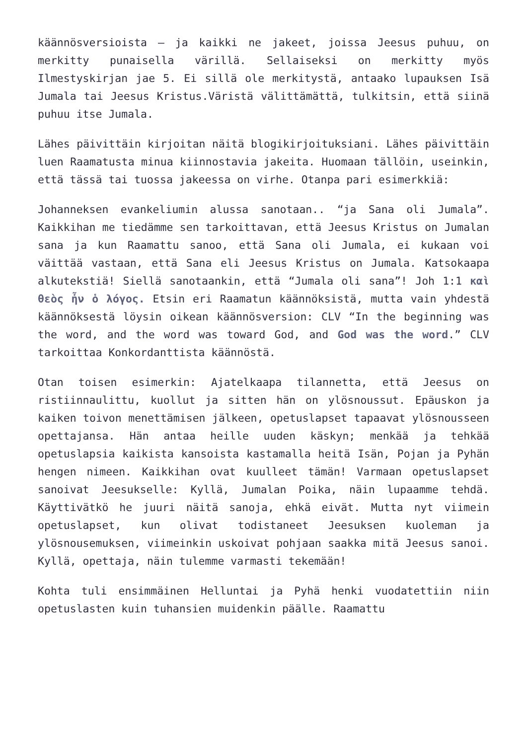käännösversioista – ja kaikki ne jakeet, joissa Jeesus puhuu, on merkitty punaisella värillä. Sellaiseksi on merkitty myös Ilmestyskirjan jae 5. Ei sillä ole merkitystä, antaako lupauksen Isä Jumala tai Jeesus Kristus.Väristä välittämättä, tulkitsin, että siinä puhuu itse Jumala.
Lähes päivittäin kirjoitan näitä blogikirjoituksiani. Lähes päivittäin luen Raamatusta minua kiinnostavia jakeita. Huomaan tällöin, useinkin, että tässä tai tuossa jakeessa on virhe. Otanpa pari esimerkkiä:
Johanneksen evankeliumin alussa sanotaan.. “ja Sana oli Jumala”. Kaikkihan me tiedämme sen tarkoittavan, että Jeesus Kristus on Jumalan sana ja kun Raamattu sanoo, että Sana oli Jumala, ei kukaan voi väittää vastaan, että Sana eli Jeesus Kristus on Jumala. Katsokaapa alkutekstiä! Siellä sanotaankin, että “Jumala oli sana”! Joh 1:1 καὶ θεὸς ἦν ὁ λόγος. Etsin eri Raamatun käännöksistä, mutta vain yhdestä käännöksestä löysin oikean käännösversion: CLV “In the beginning was the word, and the word was toward God, and God was the word.” CLV tarkoittaa Konkordanttista käännöstä.
Otan toisen esimerkin: Ajatelkaapa tilannetta, että Jeesus on ristiinnaulittu, kuollut ja sitten hän on ylösnoussut. Epäuskon ja kaiken toivon menettämisen jälkeen, opetuslapset tapaavat ylösnousseen opettajansa. Hän antaa heille uuden käskyn; menkää ja tehkää opetuslapsia kaikista kansoista kastamalla heitä Isän, Pojan ja Pyhän hengen nimeen. Kaikkihan ovat kuulleet tämän! Varmaan opetuslapset sanoivat Jeesukselle: Kyllä, Jumalan Poika, näin lupaamme tehdä. Käyttivätkö he juuri näitä sanoja, ehkä eivät. Mutta nyt viimein opetuslapset, kun olivat todistaneet Jeesuksen kuoleman ja ylösnousemuksen, viimeinkin uskoivat pohjaan saakka mitä Jeesus sanoi. Kyllä, opettaja, näin tulemme varmasti tekemään!
Kohta tuli ensimmäinen Helluntai ja Pyhä henki vuodatettiin niin opetuslasten kuin tuhansien muidenkin päälle. Raamattu